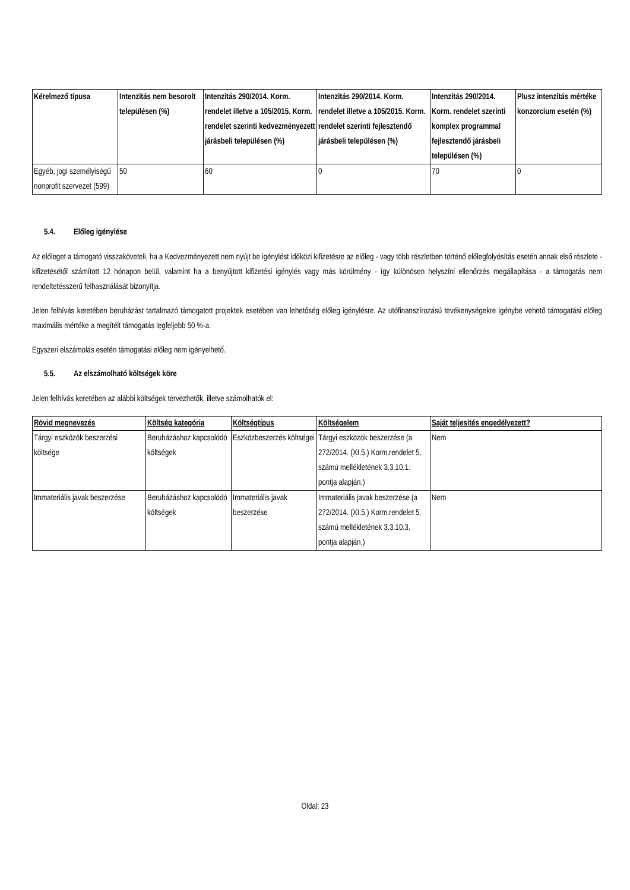| Kérelmező típusa | Intenzitás nem besorolt településen (%) | Intenzitás 290/2014. Korm. rendelet illetve a 105/2015. Korm. rendelet szerinti kedvezményezett járásbeli településen (%) | Intenzitás 290/2014. Korm. rendelet illetve a 105/2015. Korm. rendelet szerinti fejlesztendő járásbeli településen (%) | Intenzitás 290/2014. Korm. rendelet szerinti komplex programmal fejlesztendő járásbeli településen (%) | Plusz intenzitás mértéke konzorcium esetén (%) |
| --- | --- | --- | --- | --- | --- |
| Egyéb, jogi személyiségű nonprofit szervezet (599) | 50 | 60 | 0 | 70 | 0 |
5.4. Előleg igénylése
Az előleget a támogató visszaköveteli, ha a Kedvezményezett nem nyújt be igénylést időközi kifizetésre az előleg - vagy több részletben történő előlegfolyósítás esetén annak első részlete - kifizetésétől számított 12 hónapon belül, valamint ha a benyújtott kifizetési igénylés vagy más körülmény - így különösen helyszíni ellenőrzés megállapítása - a támogatás nem rendeltetésszerű felhasználását bizonyítja.
Jelen felhívás keretében beruházást tartalmazó támogatott projektek esetében van lehetőség előleg igénylésre. Az utófinanszírozású tevékenységekre igénybe vehető támogatási előleg maximális mértéke a megítélt támogatás legfeljebb 50 %-a.
Egyszeri elszámolás esetén támogatási előleg nem igényelhető.
5.5. Az elszámolható költségek köre
Jelen felhívás keretében az alábbi költségek tervezhetők, illetve számolhatók el:
| Rövid megnevezés | Költség kategória | Költségtípus | Költségelem | Saját teljesítés engedélyezett? |
| --- | --- | --- | --- | --- |
| Tárgyi eszközök beszerzési költsége | Beruházáshoz kapcsolódó költségek | Eszközbeszerzés költségei | Tárgyi eszközök beszerzése (a 272/2014. (XI.5.) Korm.rendelet 5. számú mellékletének 3.3.10.1. pontja alapján.) | Nem |
| Immateriális javak beszerzése | Beruházáshoz kapcsolódó költségek | Immateriális javak beszerzése | Immateriális javak beszerzése (a 272/2014. (XI.5.) Korm.rendelet 5. számú mellékletének 3.3.10.3. pontja alapján.) | Nem |
Oldal: 23